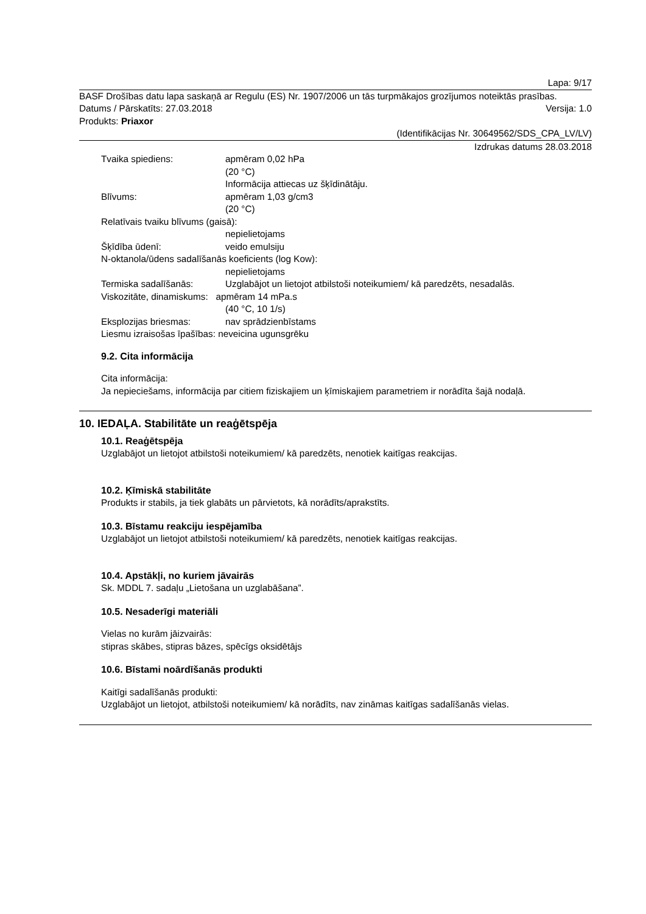Lapa: 9/17
BASF Drošības datu lapa saskaņā ar Regulu (ES) Nr. 1907/2006 un tās turpmākajos grozījumos noteiktās prasības.
Datums / Pārskatīts: 27.03.2018 Versija: 1.0
Produkts: Priaxor
(Identifikācijas Nr. 30649562/SDS_CPA_LV/LV)
Izdrukas datums 28.03.2018
Tvaika spiediens: apmēram 0,02 hPa
(20 °C)
Informācija attiecas uz šķīdinātāju.
Blīvums: apmēram 1,03 g/cm3
(20 °C)
Relatīvais tvaiku blīvums (gaisā):
nepielietojams
Šķīdība ūdenī: veido emulsiju
N-oktanola/ūdens sadalīšanās koeficients (log Kow):
nepielietojams
Termiska sadalīšanās: Uzglabājot un lietojot atbilstoši noteikumiem/ kā paredzēts, nesadalās.
Viskozitāte, dinamiskums: apmēram 14 mPa.s
(40 °C, 10 1/s)
Eksplozijas briesmas: nav sprādzienbīstams
Liesmu izraisošas īpašības: neveicina ugunsgrēku
9.2. Cita informācija
Cita informācija:
Ja nepieciešams, informācija par citiem fiziskajiem un ķīmiskajiem parametriem ir norādīta šajā nodaļā.
10. IEDAĻA. Stabilitāte un reaģētspēja
10.1. Reaģētspēja
Uzglabājot un lietojot atbilstoši noteikumiem/ kā paredzēts, nenotiek kaitīgas reakcijas.
10.2. Ķīmiskā stabilitāte
Produkts ir stabils, ja tiek glabāts un pārvietots, kā norādīts/aprakstīts.
10.3. Bīstamu reakciju iespējamība
Uzglabājot un lietojot atbilstoši noteikumiem/ kā paredzēts, nenotiek kaitīgas reakcijas.
10.4. Apstākļi, no kuriem jāvairās
Sk. MDDL 7. sadaļu „Lietošana un uzglabāšana”.
10.5. Nesaderīgi materiāli
Vielas no kurām jāizvairās:
stipras skābes, stipras bāzes, spēcīgs oksidētājs
10.6. Bīstami noārdīšanās produkti
Kaitīgi sadalīšanās produkti:
Uzglabājot un lietojot, atbilstoši noteikumiem/ kā norādīts, nav zināmas kaitīgas sadalīšanās vielas.